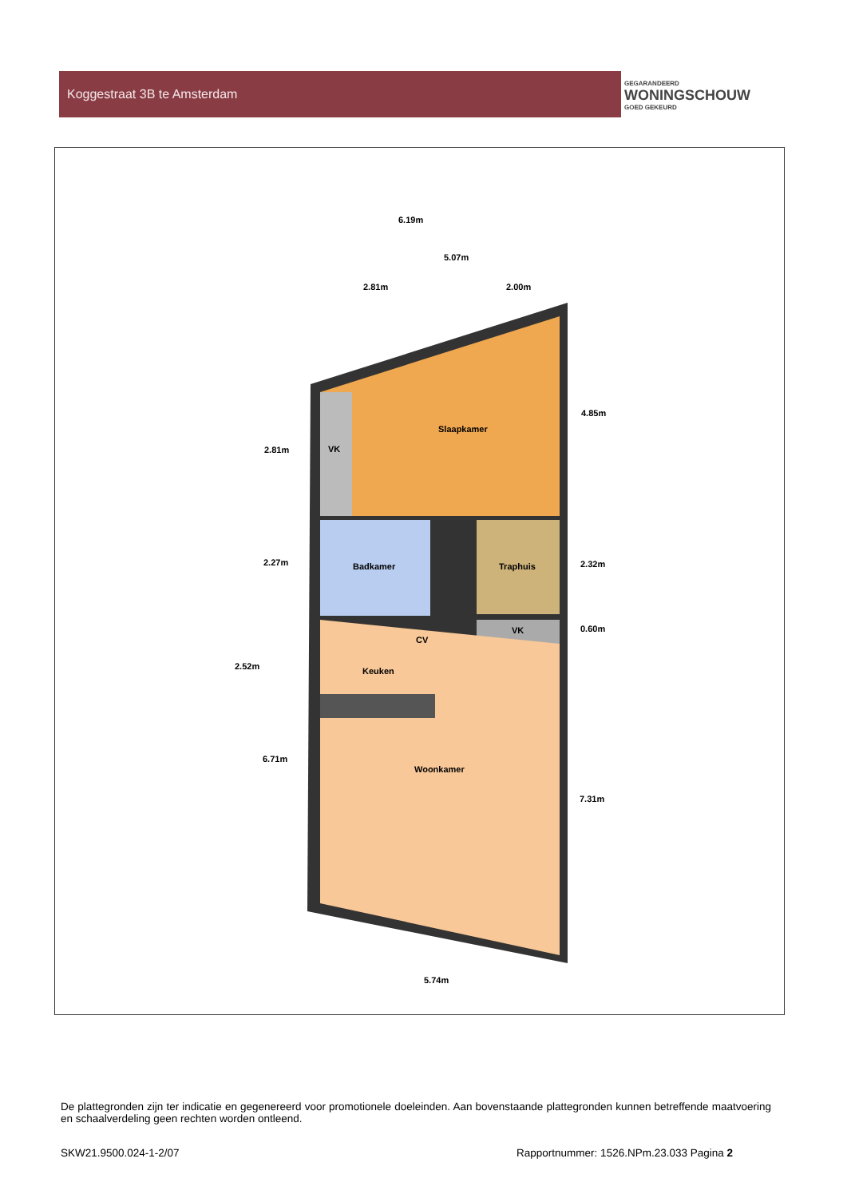Koggestraat 3B te Amsterdam
GEGARANDEERD
WONINGSCHOUW
GOED GEKEURD
Slaapkamer
VK
Badkamer
Traphuis
VK
CV
Keuken
Woonkamer
6.19m
5.07m
2.81m
2.00m
4.85m
2.81m
2.27m
2.32m
0.60m
2.52m
6.71m
7.31m
5.74m
De plattegronden zijn ter indicatie en gegenereerd voor promotionele doeleinden. Aan bovenstaande plattegronden kunnen betreffende maatvoering en schaalverdeling geen rechten worden ontleend.
SKW21.9500.024-1-2/07 Rapportnummer: 1526.NPm.23.033 Pagina 2